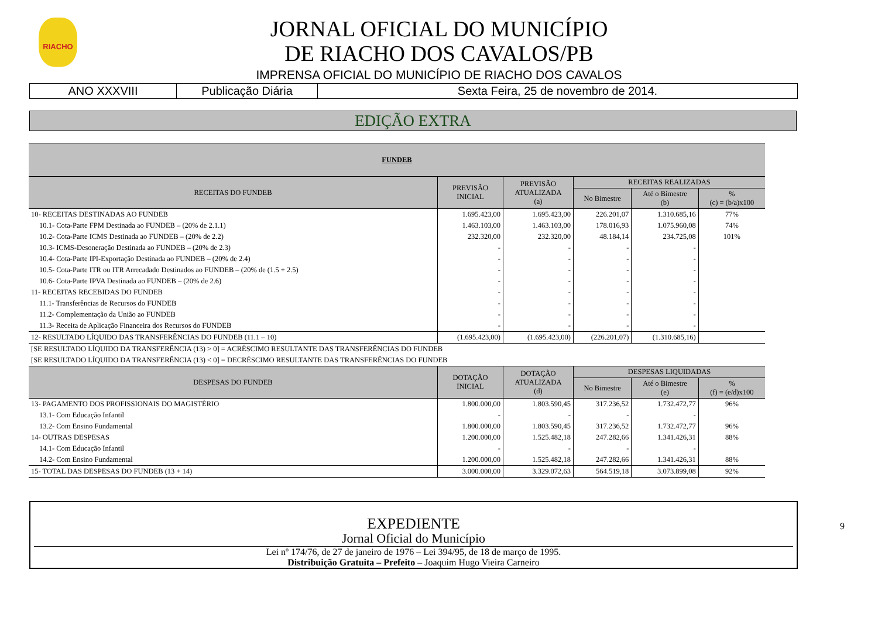RIACHO
JORNAL OFICIAL DO MUNICÍPIO
DE RIACHO DOS CAVALOS/PB
IMPRENSA OFICIAL DO MUNICÍPIO DE RIACHO DOS CAVALOS
ANO XXXVIII Publicação Diária Sexta Feira, 25 de novembro de 2014.
EDIÇÃO EXTRA
| FUNDEB | | | | | |
| RECEITAS DO FUNDEB | PREVISÃO INICIAL | PREVISÃO ATUALIZADA (a) | RECEITAS REALIZADAS | | |
| | | | No Bimestre | Até o Bimestre (b) | % (c) = (b/a)x100 |
| 10- RECEITAS DESTINADAS AO FUNDEB | 1.695.423,00 | 1.695.423,00 | 226.201,07 | 1.310.685,16 | 77% |
| 10.1- Cota-Parte FPM Destinada ao FUNDEB – (20% de 2.1.1) | 1.463.103,00 | 1.463.103,00 | 178.016,93 | 1.075.960,08 | 74% |
| 10.2- Cota-Parte ICMS Destinada ao FUNDEB – (20% de 2.2) | 232.320,00 | 232.320,00 | 48.184,14 | 234.725,08 | 101% |
| 10.3- ICMS-Desoneração Destinada ao FUNDEB – (20% de 2.3) | - | - | - | - | |
| 10.4- Cota-Parte IPI-Exportação Destinada ao FUNDEB – (20% de 2.4) | - | - | - | - | |
| 10.5- Cota-Parte ITR ou ITR Arrecadado Destinados ao FUNDEB – (20% de (1.5 + 2.5) | - | - | - | - | |
| 10.6- Cota-Parte IPVA Destinada ao FUNDEB – (20% de 2.6) | - | - | - | - | |
| 11- RECEITAS RECEBIDAS DO FUNDEB | - | - | - | - | |
| 11.1- Transferências de Recursos do FUNDEB | - | - | - | - | |
| 11.2- Complementação da União ao FUNDEB | - | - | - | - | |
| 11.3- Receita de Aplicação Financeira dos Recursos do FUNDEB | - | - | - | - | |
| 12- RESULTADO LÍQUIDO DAS TRANSFERÊNCIAS DO FUNDEB (11.1 – 10) | (1.695.423,00) | (1.695.423,00) | (226.201,07) | (1.310.685,16) | |
| [SE RESULTADO LÍQUIDO DA TRANSFERÊNCIA (13) > 0] = ACRÉSCIMO RESULTANTE DAS TRANSFERÊNCIAS DO FUNDEB | | | | | |
| [SE RESULTADO LÍQUIDO DA TRANSFERÊNCIA (13) < 0] = DECRÉSCIMO RESULTANTE DAS TRANSFERÊNCIAS DO FUNDEB | | | | | |
| DESPESAS DO FUNDEB | DOTAÇÃO INICIAL | DOTAÇÃO ATUALIZADA (d) | DESPESAS LIQUIDADAS | | |
| | | | No Bimestre | Até o Bimestre (e) | % (f) = (e/d)x100 |
| 13- PAGAMENTO DOS PROFISSIONAIS DO MAGISTÉRIO | 1.800.000,00 | 1.803.590,45 | 317.236,52 | 1.732.472,77 | 96% |
| 13.1- Com Educação Infantil | - | - | - | - | |
| 13.2- Com Ensino Fundamental | 1.800.000,00 | 1.803.590,45 | 317.236,52 | 1.732.472,77 | 96% |
| 14- OUTRAS DESPESAS | 1.200.000,00 | 1.525.482,18 | 247.282,66 | 1.341.426,31 | 88% |
| 14.1- Com Educação Infantil | - | - | - | - | |
| 14.2- Com Ensino Fundamental | 1.200.000,00 | 1.525.482,18 | 247.282,66 | 1.341.426,31 | 88% |
| 15- TOTAL DAS DESPESAS DO FUNDEB (13 + 14) | 3.000.000,00 | 3.329.072,63 | 564.519,18 | 3.073.899,08 | 92% |
9
EXPEDIENTE
Jornal Oficial do Município
Lei nº 174/76, de 27 de janeiro de 1976 – Lei 394/95, de 18 de março de 1995.
Distribuição Gratuita – Prefeito – Joaquim Hugo Vieira Carneiro